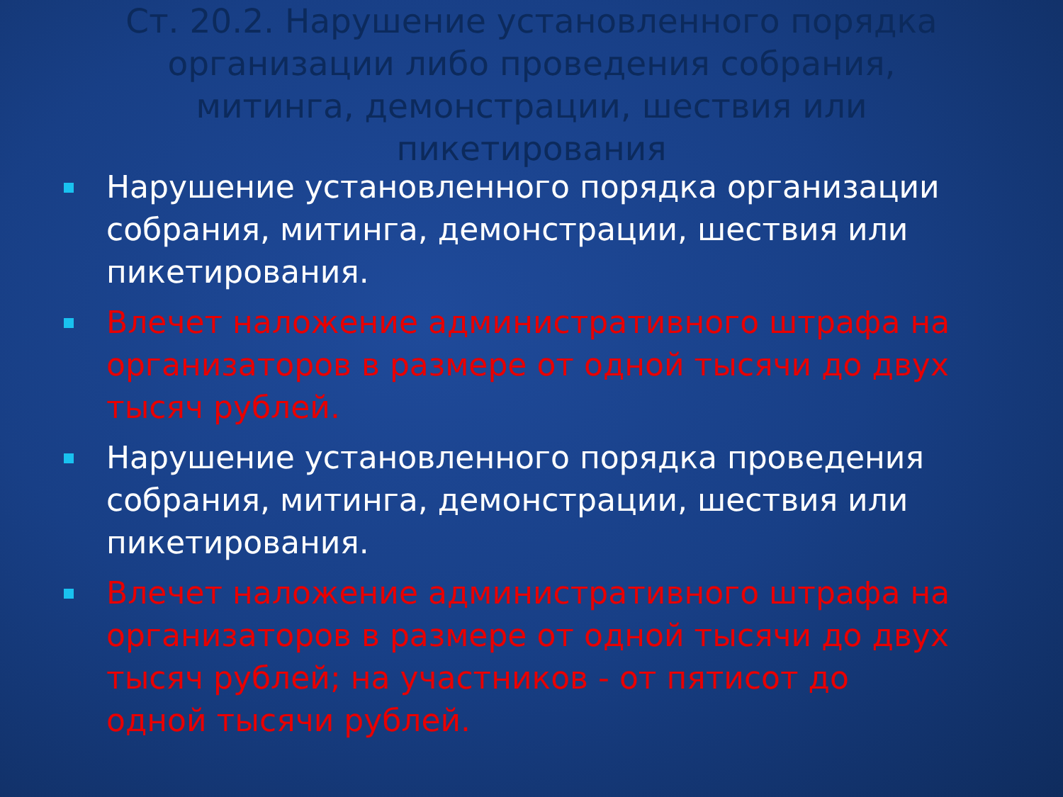Ст. 20.2. Нарушение установленного порядка организации либо проведения собрания, митинга, демонстрации, шествия или пикетирования
Нарушение установленного порядка организации собрания, митинга, демонстрации, шествия или пикетирования.
Влечет наложение административного штрафа на организаторов в размере от одной тысячи до двух тысяч рублей.
Нарушение установленного порядка проведения собрания, митинга, демонстрации, шествия или пикетирования.
Влечет наложение административного штрафа на организаторов в размере от одной тысячи до двух тысяч рублей; на участников - от пятисот до одной тысячи рублей.